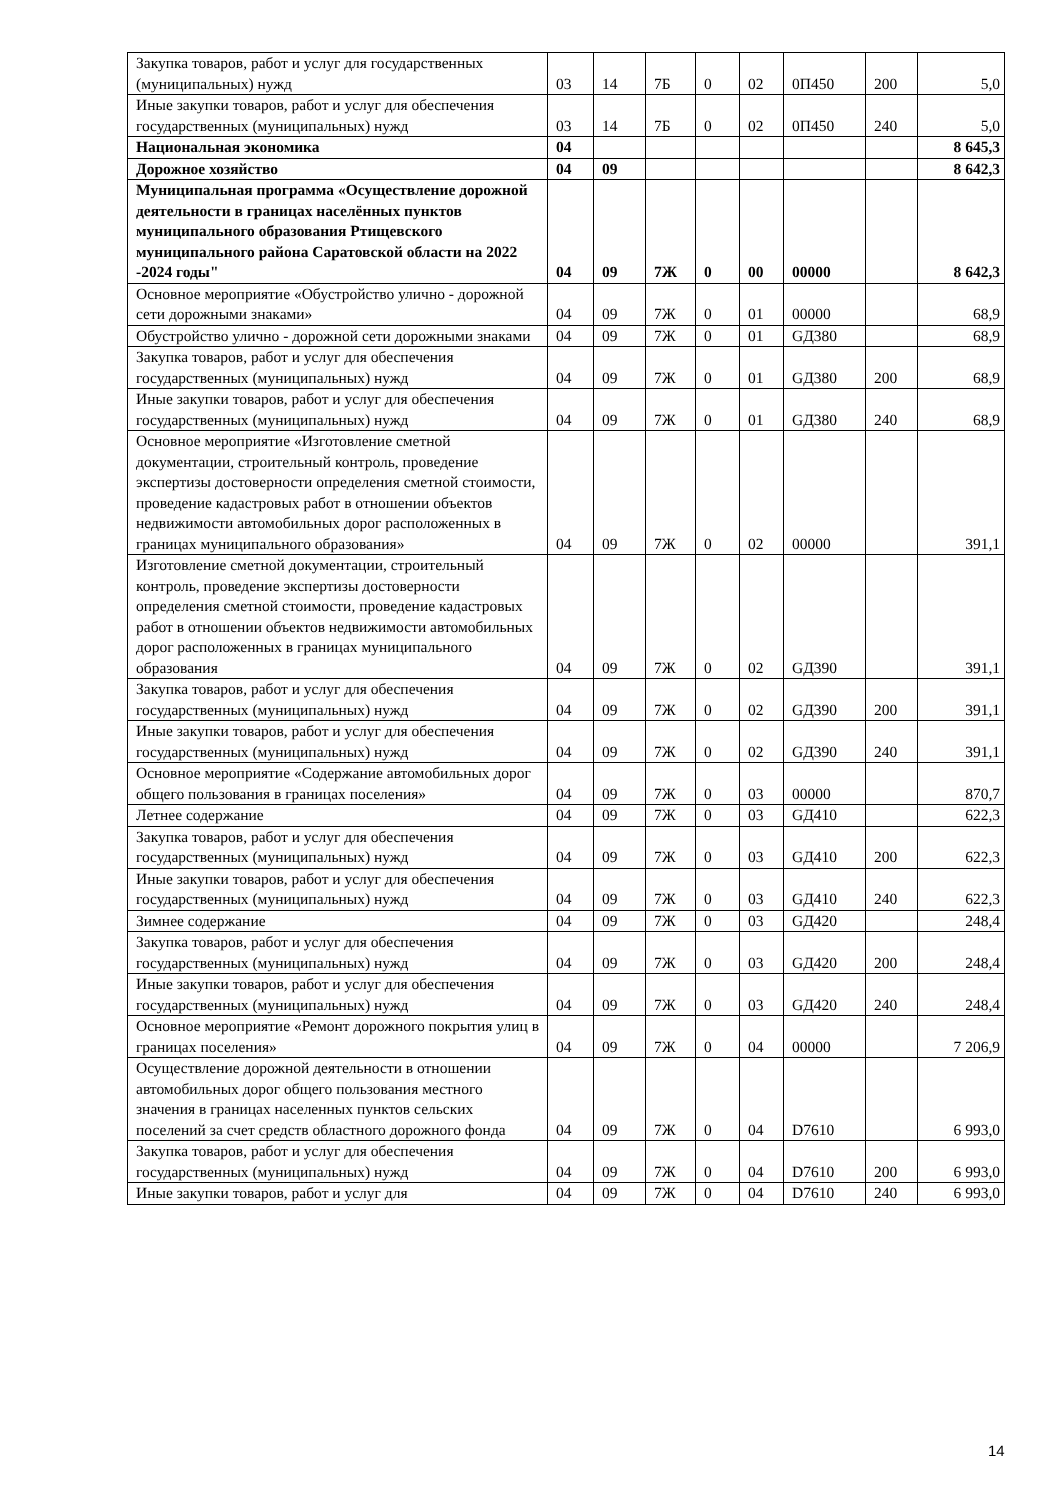| Закупка товаров, работ и услуг для государственных (муниципальных) нужд | 03 | 14 | 7Б | 0 | 02 | 0П450 | 200 | 5,0 |
| Иные закупки товаров, работ и услуг для обеспечения государственных (муниципальных) нужд | 03 | 14 | 7Б | 0 | 02 | 0П450 | 240 | 5,0 |
| Национальная экономика | 04 | | | | | | | 8 645,3 |
| Дорожное хозяйство | 04 | 09 | | | | | | 8 642,3 |
| Муниципальная программа «Осуществление дорожной деятельности в границах населённых пунктов муниципального образования Ртищевского муниципального района Саратовской области на 2022 -2024 годы" | 04 | 09 | 7Ж | 0 | 00 | 00000 | | 8 642,3 |
| Основное мероприятие «Обустройство улично - дорожной сети дорожными знаками» | 04 | 09 | 7Ж | 0 | 01 | 00000 | | 68,9 |
| Обустройство улично - дорожной сети дорожными знаками | 04 | 09 | 7Ж | 0 | 01 | GД380 | | 68,9 |
| Закупка товаров, работ и услуг для обеспечения государственных (муниципальных) нужд | 04 | 09 | 7Ж | 0 | 01 | GД380 | 200 | 68,9 |
| Иные закупки товаров, работ и услуг для обеспечения государственных (муниципальных) нужд | 04 | 09 | 7Ж | 0 | 01 | GД380 | 240 | 68,9 |
| Основное мероприятие «Изготовление сметной документации, строительный контроль, проведение экспертизы достоверности определения сметной стоимости, проведение кадастровых работ в отношении объектов недвижимости автомобильных дорог расположенных в границах муниципального образования» | 04 | 09 | 7Ж | 0 | 02 | 00000 | | 391,1 |
| Изготовление сметной документации, строительный контроль, проведение экспертизы достоверности определения сметной стоимости, проведение кадастровых работ в отношении объектов недвижимости автомобильных дорог расположенных в границах муниципального образования | 04 | 09 | 7Ж | 0 | 02 | GД390 | | 391,1 |
| Закупка товаров, работ и услуг для обеспечения государственных (муниципальных) нужд | 04 | 09 | 7Ж | 0 | 02 | GД390 | 200 | 391,1 |
| Иные закупки товаров, работ и услуг для обеспечения государственных (муниципальных) нужд | 04 | 09 | 7Ж | 0 | 02 | GД390 | 240 | 391,1 |
| Основное мероприятие «Содержание автомобильных дорог общего пользования в границах поселения» | 04 | 09 | 7Ж | 0 | 03 | 00000 | | 870,7 |
| Летнее содержание | 04 | 09 | 7Ж | 0 | 03 | GД410 | | 622,3 |
| Закупка товаров, работ и услуг для обеспечения государственных (муниципальных) нужд | 04 | 09 | 7Ж | 0 | 03 | GД410 | 200 | 622,3 |
| Иные закупки товаров, работ и услуг для обеспечения государственных (муниципальных) нужд | 04 | 09 | 7Ж | 0 | 03 | GД410 | 240 | 622,3 |
| Зимнее содержание | 04 | 09 | 7Ж | 0 | 03 | GД420 | | 248,4 |
| Закупка товаров, работ и услуг для обеспечения государственных (муниципальных) нужд | 04 | 09 | 7Ж | 0 | 03 | GД420 | 200 | 248,4 |
| Иные закупки товаров, работ и услуг для обеспечения государственных (муниципальных) нужд | 04 | 09 | 7Ж | 0 | 03 | GД420 | 240 | 248,4 |
| Основное мероприятие «Ремонт дорожного покрытия улиц в границах поселения» | 04 | 09 | 7Ж | 0 | 04 | 00000 | | 7 206,9 |
| Осуществление дорожной деятельности в отношении автомобильных дорог общего пользования местного значения в границах населенных пунктов сельских поселений за счет средств областного дорожного фонда | 04 | 09 | 7Ж | 0 | 04 | D7610 | | 6 993,0 |
| Закупка товаров, работ и услуг для обеспечения государственных (муниципальных) нужд | 04 | 09 | 7Ж | 0 | 04 | D7610 | 200 | 6 993,0 |
| Иные закупки товаров, работ и услуг для | 04 | 09 | 7Ж | 0 | 04 | D7610 | 240 | 6 993,0 |
14